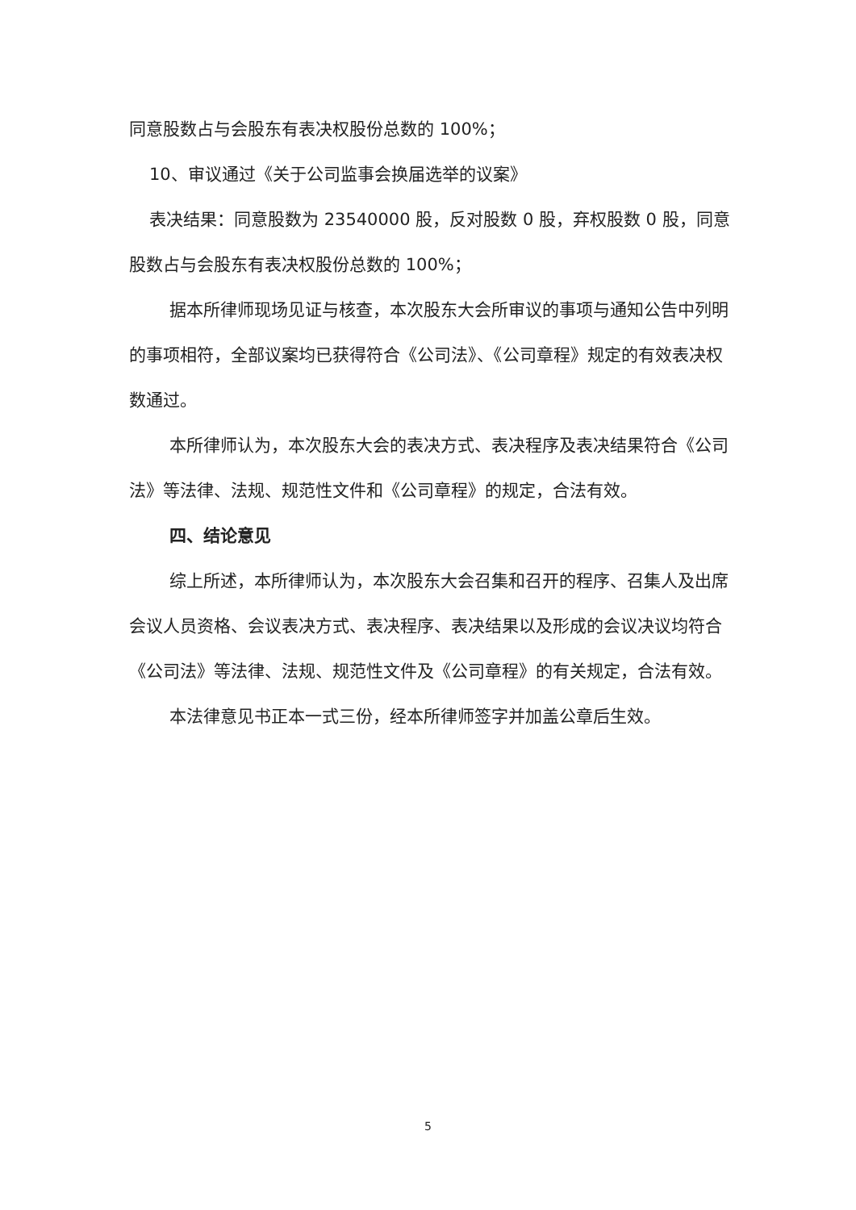同意股数占与会股东有表决权股份总数的 100%；
10、审议通过《关于公司监事会换届选举的议案》
表决结果：同意股数为 23540000 股，反对股数 0 股，弃权股数 0 股，同意股数占与会股东有表决权股份总数的 100%；
据本所律师现场见证与核查，本次股东大会所审议的事项与通知公告中列明的事项相符，全部议案均已获得符合《公司法》、《公司章程》规定的有效表决权数通过。
本所律师认为，本次股东大会的表决方式、表决程序及表决结果符合《公司法》等法律、法规、规范性文件和《公司章程》的规定，合法有效。
四、结论意见
综上所述，本所律师认为，本次股东大会召集和召开的程序、召集人及出席会议人员资格、会议表决方式、表决程序、表决结果以及形成的会议决议均符合《公司法》等法律、法规、规范性文件及《公司章程》的有关规定，合法有效。
本法律意见书正本一式三份，经本所律师签字并加盖公章后生效。
5